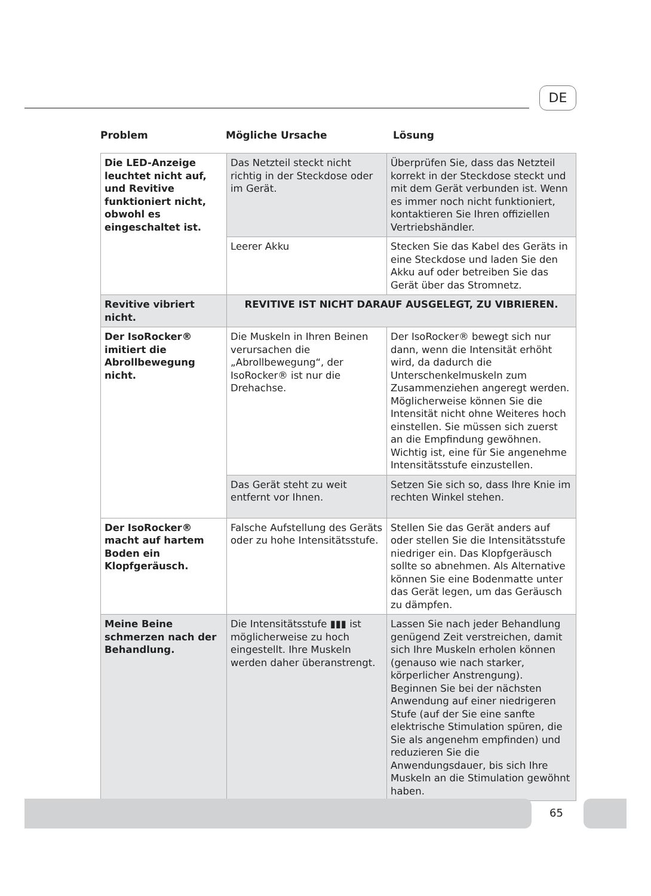DE
Problem Mögliche Ursache Lösung
| Die LED-Anzeige leuchtet nicht auf, und Revitive funktioniert nicht, obwohl es eingeschaltet ist. | Das Netzteil steckt nicht richtig in der Steckdose oder im Gerät. | Überprüfen Sie, dass das Netzteil korrekt in der Steckdose steckt und mit dem Gerät verbunden ist. Wenn es immer noch nicht funktioniert, kontaktieren Sie Ihren offiziellen Vertriebshändler. |
| | Leerer Akku | Stecken Sie das Kabel des Geräts in eine Steckdose und laden Sie den Akku auf oder betreiben Sie das Gerät über das Stromnetz. |
| Revitive vibriert nicht. | REVITIVE IST NICHT DARAUF AUSGELEGT, ZU VIBRIEREN. | |
| Der IsoRocker® imitiert die Abrollbewegung nicht. | Die Muskeln in Ihren Beinen verursachen die „Abrollbewegung“, der IsoRocker® ist nur die Drehachse. | Der IsoRocker® bewegt sich nur dann, wenn die Intensität erhöht wird, da dadurch die Unterschenkelmuskeln zum Zusammenziehen angeregt werden. Möglicherweise können Sie die Intensität nicht ohne Weiteres hoch einstellen. Sie müssen sich zuerst an die Empfindung gewöhnen. Wichtig ist, eine für Sie angenehme Intensitätsstufe einzustellen. |
| | Das Gerät steht zu weit entfernt vor Ihnen. | Setzen Sie sich so, dass Ihre Knie im rechten Winkel stehen. |
| Der IsoRocker® macht auf hartem Boden ein Klopfgeräusch. | Falsche Aufstellung des Geräts oder zu hohe Intensitätsstufe. | Stellen Sie das Gerät anders auf oder stellen Sie die Intensitätsstufe niedriger ein. Das Klopfgeräusch sollte so abnehmen. Als Alternative können Sie eine Bodenmatte unter das Gerät legen, um das Geräusch zu dämpfen. |
| Meine Beine schmerzen nach der Behandlung. | Die Intensitätsstufe ▮▮▮ ist möglicherweise zu hoch eingestellt. Ihre Muskeln werden daher überanstrengt. | Lassen Sie nach jeder Behandlung genügend Zeit verstreichen, damit sich Ihre Muskeln erholen können (genauso wie nach starker, körperlicher Anstrengung). Beginnen Sie bei der nächsten Anwendung auf einer niedrigeren Stufe (auf der Sie eine sanfte elektrische Stimulation spüren, die Sie als angenehm empfinden) und reduzieren Sie die Anwendungsdauer, bis sich Ihre Muskeln an die Stimulation gewöhnt haben. |
65